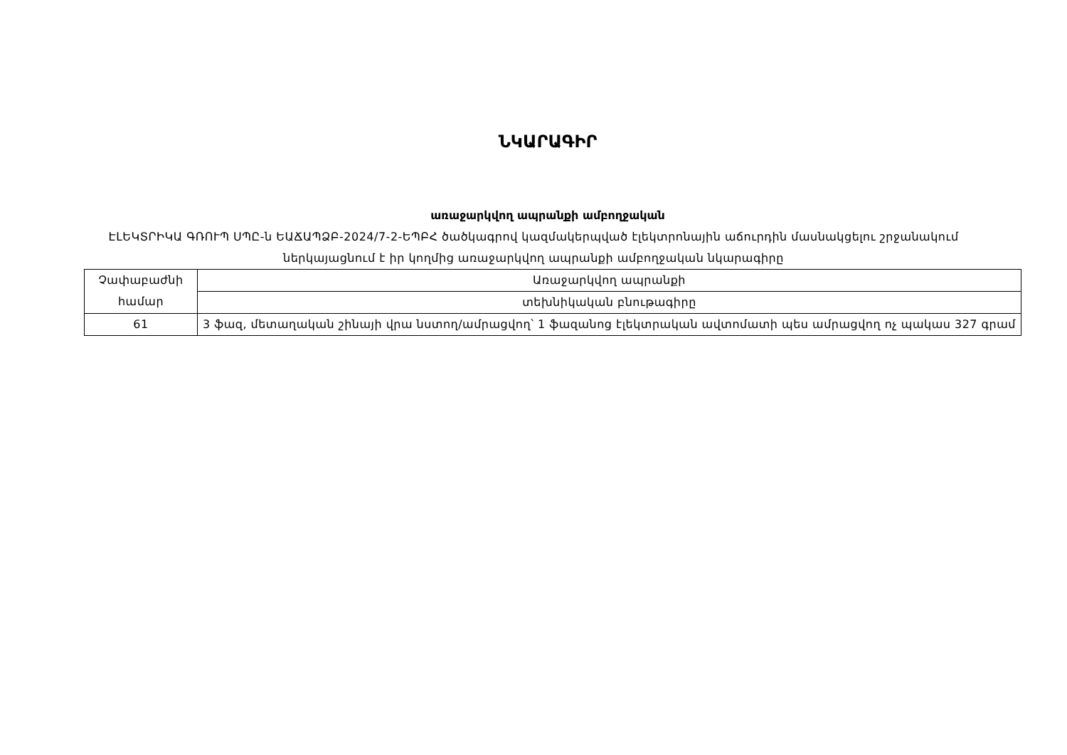ՆԿԱՐԱԳԻՐ
առաջարկվող ապրանքի ամբողջական
ԷԼԵԿՏՐԻԿԱ ԳՌՈՒՊ ՍՊԸ-ն ԵԱՃԱՊՁԲ-2024/7-2-ԵՊԲՀ ծածկագրով կազմակերպված էլեկտրոնային աճուրդին մասնակցելու շրջանակում ներկայացնում է իր կողմից առաջարկվող ապրանքի ամբողջական նկարագիրը
| Չափաբաժնի համար | Առաջարկվող ապրանքի |
| | տեխնիկական բնութագիրը |
| 61 | 3 ֆազ, մետաղական շինայի վրա նստող/ամրացվող՝ 1 ֆազանոց էլեկտրական ավտոմատի պես ամրացվող ոչ պակաս 327 գրամ |